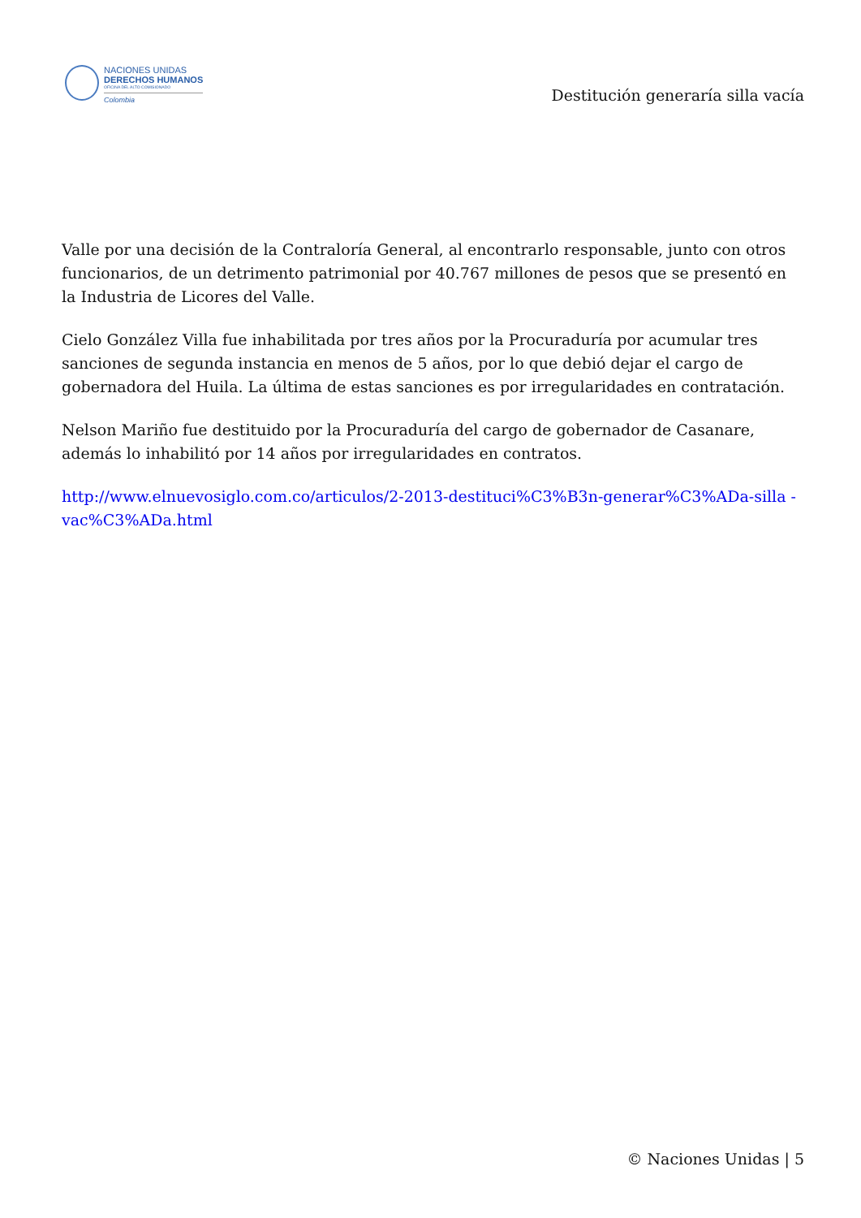NACIONES UNIDAS
DERECHOS HUMANOS
OFICINA DEL ALTO COMISIONADO
Colombia
Destitución generaría silla vacía
Valle por una decisión de la Contraloría General, al encontrarlo responsable, junto con otros funcionarios, de un detrimento patrimonial por 40.767 millones de pesos que se presentó en la Industria de Licores del Valle.
Cielo González Villa fue inhabilitada por tres años por la Procuraduría por acumular tres sanciones de segunda instancia en menos de 5 años, por lo que debió dejar el cargo de gobernadora del Huila. La última de estas sanciones es por irregularidades en contratación.
Nelson Mariño fue destituido por la Procuraduría del cargo de gobernador de Casanare, además lo inhabilitó por 14 años por irregularidades en contratos.
http://www.elnuevosiglo.com.co/articulos/2-2013-destituci%C3%B3n-generar%C3%ADa-silla -vac%C3%ADa.html
© Naciones Unidas | 5